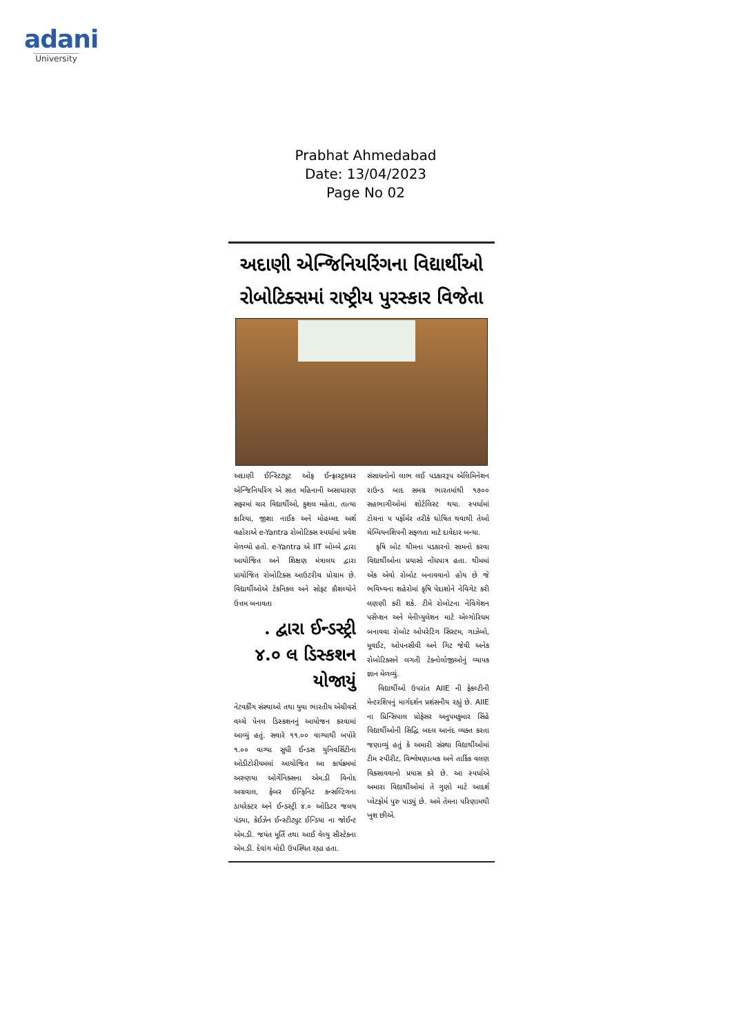adani
University
Prabhat Ahmedabad
Date: 13/04/2023
Page No 02
અદાણી એન્જિનિયરિંગના વિદ્યાર્થીઓ રોબોટિક્સમાં રાષ્ટ્રીય પુરસ્કાર વિજેતા
અદાણી ઈન્સ્ટિટ્યૂટ ઓફ ઈન્ફ્રાસ્ટ્રક્ચર એન્જિનિયરિંગ એ સાત મહિનાની અસાધારણ સફરમાં ચાર વિદ્યાર્થીઓ, કુશલ મહેતા, તાત્યા કારિયા, જીશા નાઈક અને મોહમ્મદ અર્શ વહોરાએ e-Yantra રોબોટિક્સ સ્પર્ધામાં પ્રવેશ મેળવ્યો હતો. e-Yantra એ IIT બોમ્બે દ્વારા આયોજિત અને શિક્ષણ મંત્રાલય દ્વારા પ્રાયોજિત રોબોટિક્સ આઉટરીચ પ્રોગ્રામ છે. વિદ્યાર્થીઓએ ટેકનિકલ અને સોફ્ટ કૌશલ્યોને ઉત્તમ બનાવતા
. દ્વારા ઈન્ડસ્ટ્રી ૪.૦ લ ડિસ્કશન યોજાયું
નેટવર્કીંગ સંસ્થાઓ તથા યુવા ભારતીય એચીવર્સ વચ્ચે પેનલ ડિસ્કશનનું આયોજન કરવામાં આવ્યું હતું. સવારે ૧૧.૦૦ વાગ્યાથી બપોરે ૧.૦૦ વાગ્યા સુધી ઈન્ડસ યુનિવર્સિટીના ઓડીટોરીયમમાં આયોજિત આ કાર્યક્રમમાં અરુણયા ઓર્ગેનિક્સના એમ.ડી વિનોદ અગ્રવાલ, ફેબર ઈન્ફિનિટ કન્સલ્ટિંગના ડાયરેક્ટર અને ઈન્ડસ્ટ્રી ૪.૦ ઓડિટર જલય પંડ્યા, કેઈઝેન ઈન્સ્ટીટ્યુટ ઈન્ડિયા ના જોઈન્ટ એમ.ડી. જયંત મૂર્તિ તથા આઈ વેલ્યુ સીસ્ટેકના એમ.ડી. દેવાંગ મોદી ઉપસ્થિત રહ્યા હતા.
સંસાધનોનો લાભ લઈ પડકારરૂપ એલિમિનેશન રાઉન્ડ બાદ સમગ્ર ભારતમાંથી ૧૭૦૦ સહભાગીઓમાં શોર્ટલિસ્ટ થયા. સ્પર્ધામાં ટોચના ૫ પર્ફોર્મર તરીકે ઘોષિત થવાથી તેઓ ચેમ્પિયનશિપની સફળતા માટે દાવેદાર બન્યા.
કૃષિ બોટ થીમના પડકારનો સામનો કરવા વિદ્યાર્થીઓના પ્રયાસો નોંધપાત્ર હતા. થીમમાં એક એવો રોબોટ બનાવવાનો હોય છે જે ભવિષ્યના શહેરોમાં કૃષિ પેદાશોને નેવિગેટ કરી લણણી કરી શકે. ટીમે રોબોટના નેવિગેશન પર્સેપ્શન અને મેનીપ્યુલેશન માટે એલ્ગોરિધમ બનાવવા રોબોટ ઓપરેટિંગ સિસ્ટમ, ગાઝેબો, મૂવઈટ, ઓપનસીવી અને ગિટ જેવી અનેક રોબોટિક્સને લગતી ટેક્નોલોજીઓનું વ્યાપક જ્ઞાન મેળવ્યું.
વિદ્યાર્થીઓ ઉપરાંત AIIE ની ફેકલ્ટીની મેન્ટરશિપનું માર્ગદર્શન પ્રશંસનીય રહ્યું છે. AIIE ના પ્રિન્સિપાલ પ્રોફેસર અનુપમકુમાર સિંહે વિદ્યાર્થીઓની સિદ્ધિ બદલ આનંદ વ્યક્ત કરતા જણાવ્યું હતું કે અમારી સંસ્થા વિદ્યાર્થીઓમાં ટીમ સ્પીરીટ, વિશ્લેષણાત્મક અને તાર્કિક વલણ વિકસાવવાનો પ્રયાસ કરે છે. આ સ્પર્ધાએ અમારા વિદ્યાર્થીઓમાં તે ગુણો માટે આદર્શ પ્લેટફોર્મ પુરુ પાડ્યું છે. અમે તેમના પરિણામથી ખુશ છીએ.